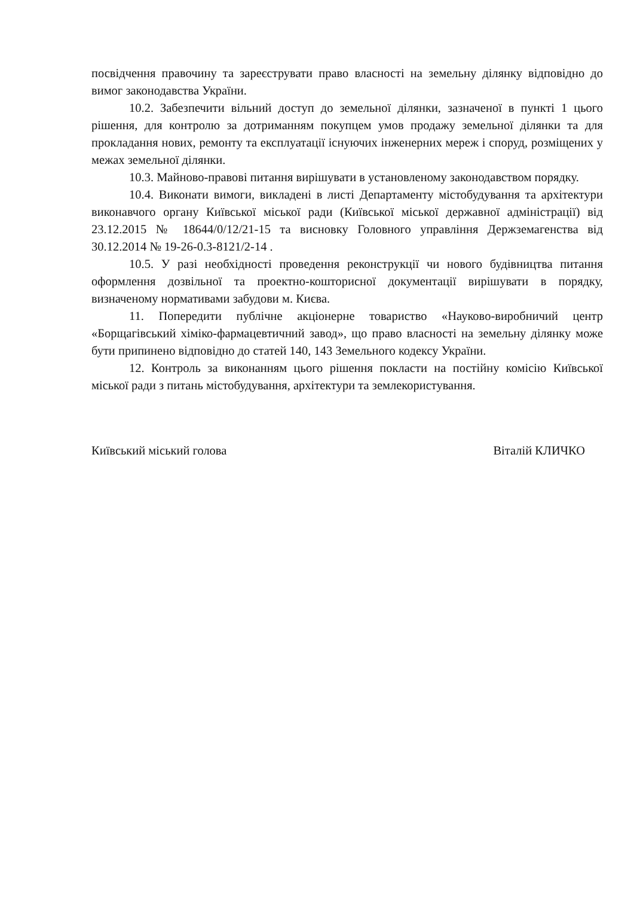посвідчення правочину та зареєструвати право власності на земельну ділянку відповідно до вимог законодавства України.
10.2. Забезпечити вільний доступ до земельної ділянки, зазначеної в пункті 1 цього рішення, для контролю за дотриманням покупцем умов продажу земельної ділянки та для прокладання нових, ремонту та експлуатації існуючих інженерних мереж і споруд, розміщених у межах земельної ділянки.
10.3. Майново-правові питання вирішувати в установленому законодавством порядку.
10.4. Виконати вимоги, викладені в листі Департаменту містобудування та архітектури виконавчого органу Київської міської ради (Київської міської державної адміністрації) від 23.12.2015 № 18644/0/12/21-15 та висновку Головного управління Держземагенства від 30.12.2014 № 19-26-0.3-8121/2-14 .
10.5. У разі необхідності проведення реконструкції чи нового будівництва питання оформлення дозвільної та проектно-кошторисної документації вирішувати в порядку, визначеному нормативами забудови м. Києва.
11. Попередити публічне акціонерне товариство «Науково-виробничий центр «Борщагівський хіміко-фармацевтичний завод», що право власності на земельну ділянку може бути припинено відповідно до статей 140, 143 Земельного кодексу України.
12. Контроль за виконанням цього рішення покласти на постійну комісію Київської міської ради з питань містобудування, архітектури та землекористування.
Київський міський голова Віталій КЛИЧКО